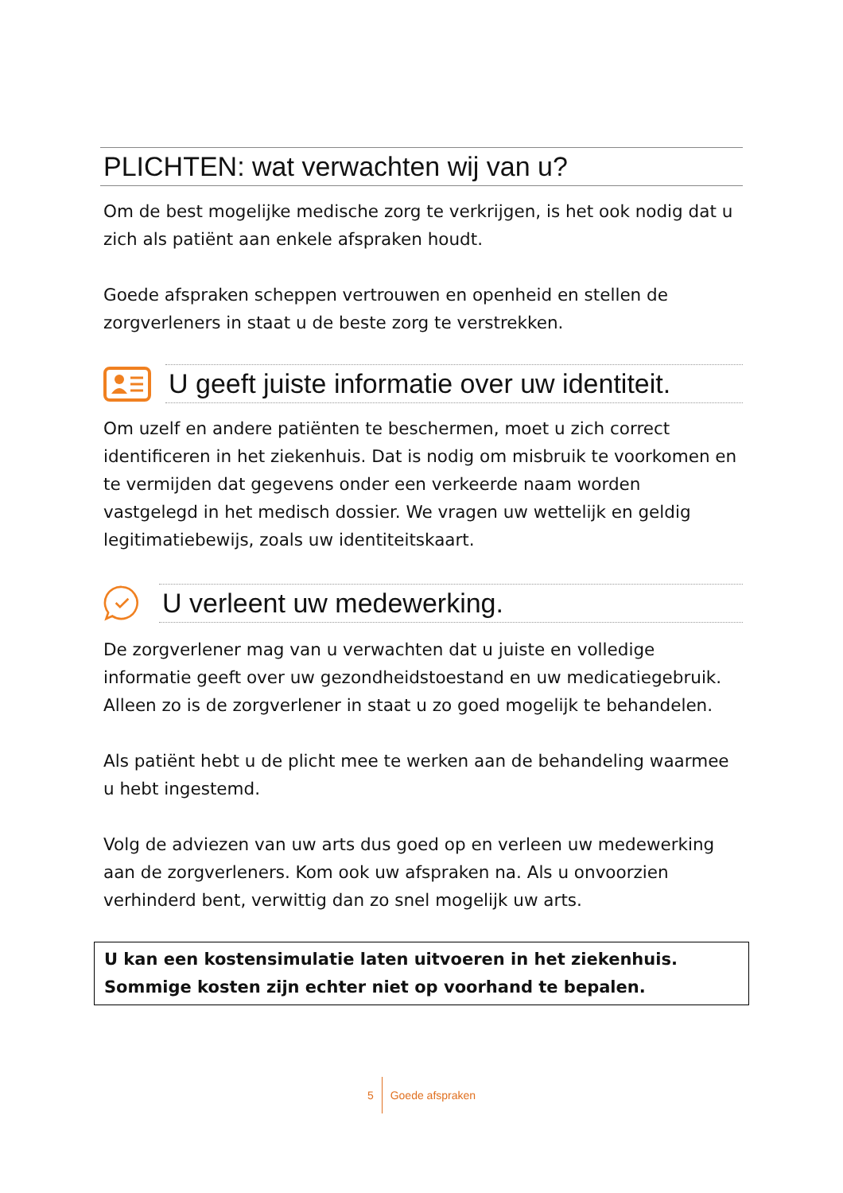PLICHTEN: wat verwachten wij van u?
Om de best mogelijke medische zorg te verkrijgen, is het ook nodig dat u zich als patiënt aan enkele afspraken houdt.
Goede afspraken scheppen vertrouwen en openheid en stellen de zorgverleners in staat u de beste zorg te verstrekken.
U geeft juiste informatie over uw identiteit.
Om uzelf en andere patiënten te beschermen, moet u zich correct identificeren in het ziekenhuis. Dat is nodig om misbruik te voorkomen en te vermijden dat gegevens onder een verkeerde naam worden vastgelegd in het medisch dossier. We vragen uw wettelijk en geldig legitimatiebewijs, zoals uw identiteitskaart.
U verleent uw medewerking.
De zorgverlener mag van u verwachten dat u juiste en volledige informatie geeft over uw gezondheidstoestand en uw medicatiegebruik. Alleen zo is de zorgverlener in staat u zo goed mogelijk te behandelen.
Als patiënt hebt u de plicht mee te werken aan de behandeling waarmee u hebt ingestemd.
Volg de adviezen van uw arts dus goed op en verleen uw medewerking aan de zorgverleners. Kom ook uw afspraken na. Als u onvoorzien verhinderd bent, verwittig dan zo snel mogelijk uw arts.
U kan een kostensimulatie laten uitvoeren in het ziekenhuis.
Sommige kosten zijn echter niet op voorhand te bepalen.
5 Goede afspraken